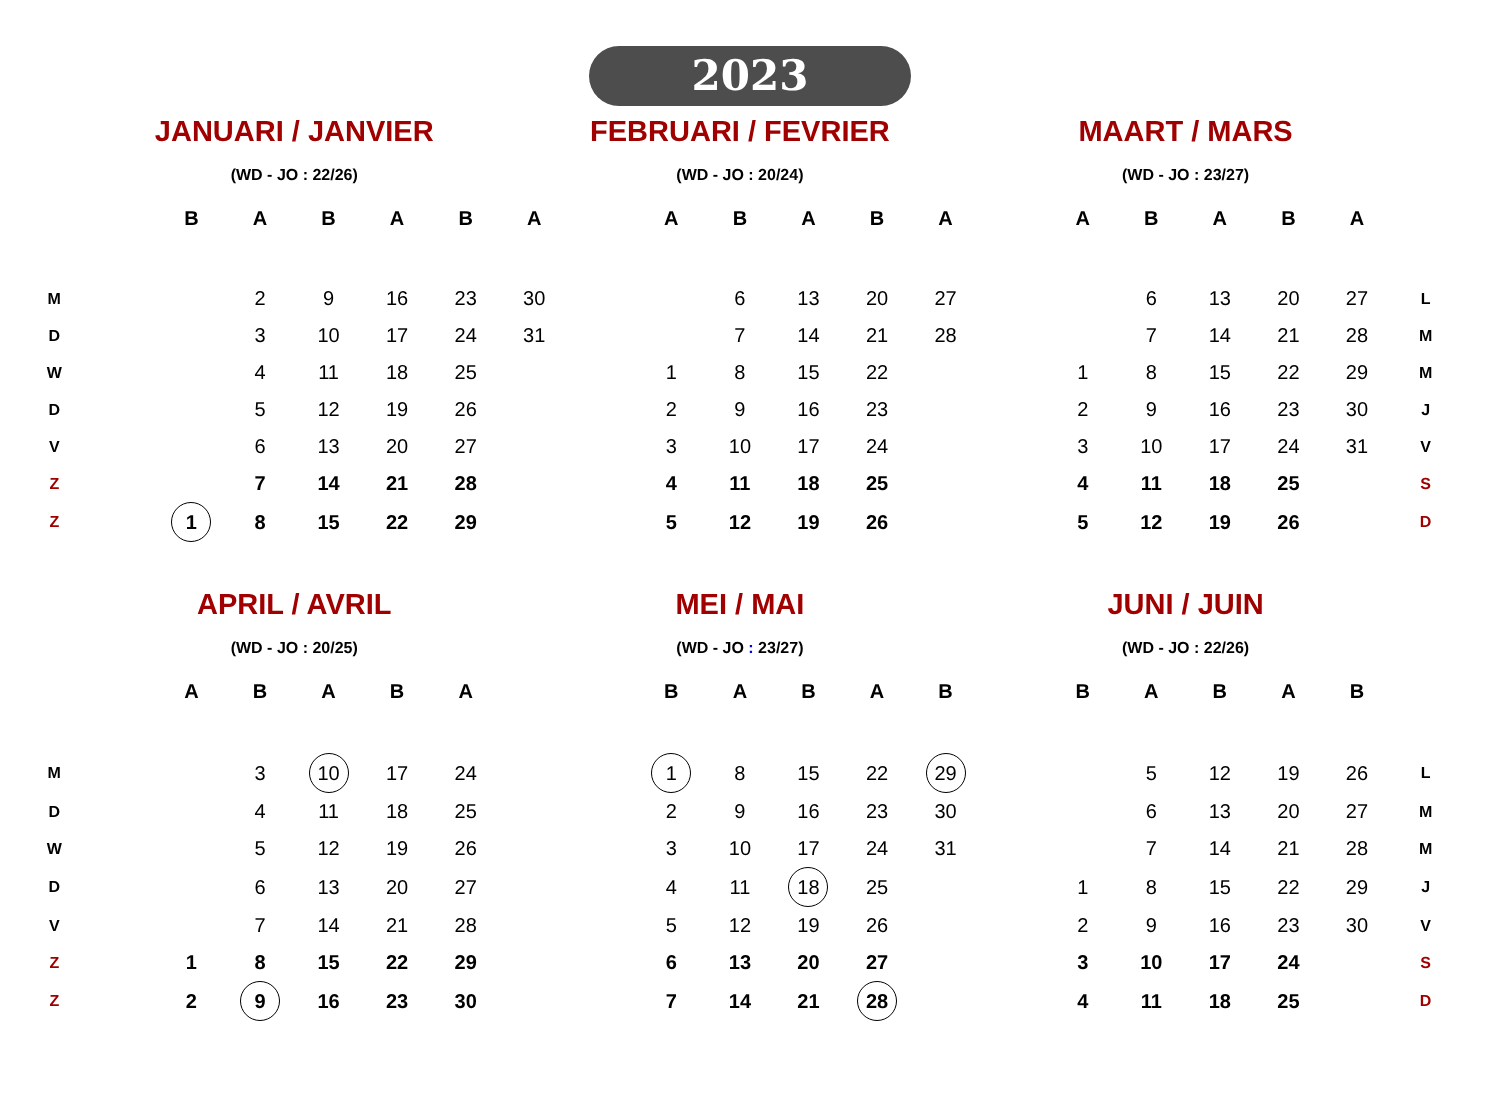2023
| | JANUARI / JANVIER | | | | | | FEBRUARI / FEVRIER | | | | | | | MAART / MARS | | | | | | |
| | (WD - JO : 22/26) | | | | | | (WD - JO : 20/24) | | | | | | | (WD - JO : 23/27) | | | | | | |
| | | B | A | B | A | B | A | | A | B | A | B | A | | A | B | A | B | A | |
| M | | | 2 | 9 | 16 | 23 | 30 | | | 6 | 13 | 20 | 27 | | | 6 | 13 | 20 | 27 | L |
| D | | | 3 | 10 | 17 | 24 | 31 | | | 7 | 14 | 21 | 28 | | | 7 | 14 | 21 | 28 | M |
| W | | | 4 | 11 | 18 | 25 | | | 1 | 8 | 15 | 22 | | | 1 | 8 | 15 | 22 | 29 | M |
| D | | | 5 | 12 | 19 | 26 | | | 2 | 9 | 16 | 23 | | | 2 | 9 | 16 | 23 | 30 | J |
| V | | | 6 | 13 | 20 | 27 | | | 3 | 10 | 17 | 24 | | | 3 | 10 | 17 | 24 | 31 | V |
| Z | | | 7 | 14 | 21 | 28 | | | 4 | 11 | 18 | 25 | | | 4 | 11 | 18 | 25 | | S |
| Z | | 1 | 8 | 15 | 22 | 29 | | | 5 | 12 | 19 | 26 | | | 5 | 12 | 19 | 26 | | D |
| | APRIL / AVRIL | | | | | | MEI / MAI | | | | | | | JUNI / JUIN | | | | | | |
| | (WD - JO : 20/25) | | | | | | (WD - JO : 23/27) | | | | | | | (WD - JO : 22/26) | | | | | | |
| | | A | B | A | B | A | | | B | A | B | A | B | | B | A | B | A | B | |
| M | | | 3 | 10 | 17 | 24 | | | 1 | 8 | 15 | 22 | 29 | | | 5 | 12 | 19 | 26 | L |
| D | | | 4 | 11 | 18 | 25 | | | 2 | 9 | 16 | 23 | 30 | | | 6 | 13 | 20 | 27 | M |
| W | | | 5 | 12 | 19 | 26 | | | 3 | 10 | 17 | 24 | 31 | | | 7 | 14 | 21 | 28 | M |
| D | | | 6 | 13 | 20 | 27 | | | 4 | 11 | 18 | 25 | | | 1 | 8 | 15 | 22 | 29 | J |
| V | | | 7 | 14 | 21 | 28 | | | 5 | 12 | 19 | 26 | | | 2 | 9 | 16 | 23 | 30 | V |
| Z | | 1 | 8 | 15 | 22 | 29 | | | 6 | 13 | 20 | 27 | | | 3 | 10 | 17 | 24 | | S |
| Z | | 2 | 9 | 16 | 23 | 30 | | | 7 | 14 | 21 | 28 | | | 4 | 11 | 18 | 25 | | D |